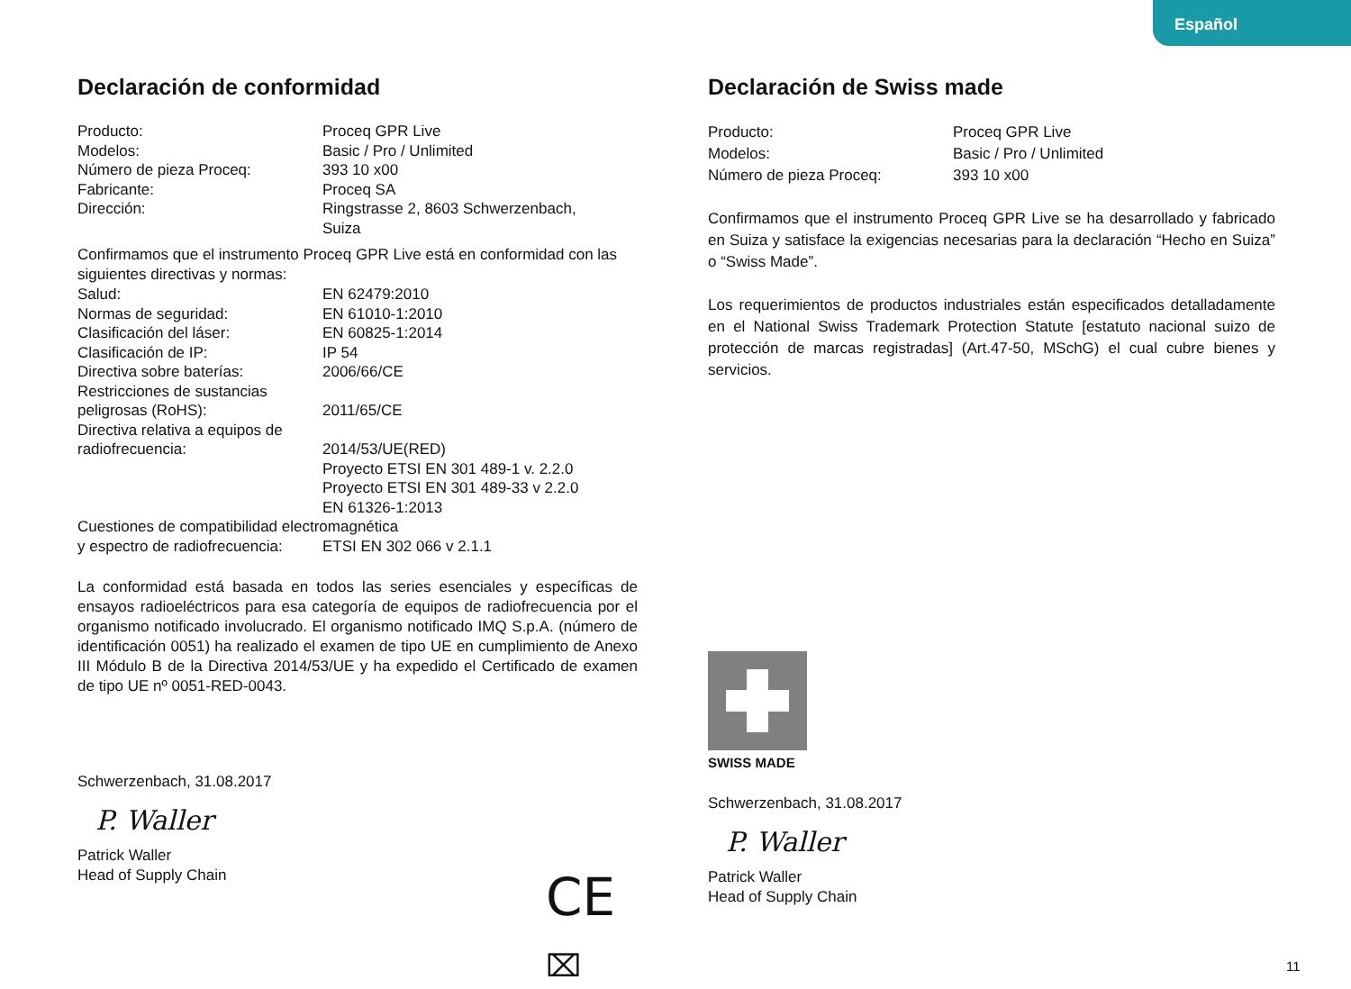Español
Declaración de conformidad
| Producto: | Proceq GPR Live |
| Modelos: | Basic / Pro / Unlimited |
| Número de pieza Proceq: | 393 10 x00 |
| Fabricante: | Proceq SA |
| Dirección: | Ringstrasse 2, 8603 Schwerzenbach, Suiza |
Confirmamos que el instrumento Proceq GPR Live está en conformidad con las siguientes directivas y normas:
| Salud: | EN 62479:2010 |
| Normas de seguridad: | EN 61010-1:2010 |
| Clasificación del láser: | EN 60825-1:2014 |
| Clasificación de IP: | IP 54 |
| Directiva sobre baterías: | 2006/66/CE |
| Restricciones de sustancias peligrosas (RoHS): | 2011/65/CE |
| Directiva relativa a equipos de radiofrecuencia: | 2014/53/UE(RED) Proyecto ETSI EN 301 489-1 v. 2.2.0 Proyecto ETSI EN 301 489-33 v 2.2.0 EN 61326-1:2013 |
| Cuestiones de compatibilidad electromagnética | |
| y espectro de radiofrecuencia: | ETSI EN 302 066 v 2.1.1 |
La conformidad está basada en todos las series esenciales y específicas de ensayos radioeléctricos para esa categoría de equipos de radiofrecuencia por el organismo notificado involucrado. El organismo notificado IMQ S.p.A. (número de identificación 0051) ha realizado el examen de tipo UE en cumplimiento de Anexo III Módulo B de la Directiva 2014/53/UE y ha expedido el Certificado de examen de tipo UE nº 0051-RED-0043.
Schwerzenbach, 31.08.2017
P. Waller
Patrick Waller
Head of Supply Chain
CE ⌧
Declaración de Swiss made
| Producto: | Proceq GPR Live |
| Modelos: | Basic / Pro / Unlimited |
| Número de pieza Proceq: | 393 10 x00 |
Confirmamos que el instrumento Proceq GPR Live se ha desarrollado y fabricado en Suiza y satisface la exigencias necesarias para la declaración “Hecho en Suiza” o “Swiss Made”.
Los requerimientos de productos industriales están especificados detalladamente en el National Swiss Trademark Protection Statute [estatuto nacional suizo de protección de marcas registradas] (Art.47-50, MSchG) el cual cubre bienes y servicios.
SWISS MADE
Schwerzenbach, 31.08.2017
P. Waller
Patrick Waller
Head of Supply Chain
11